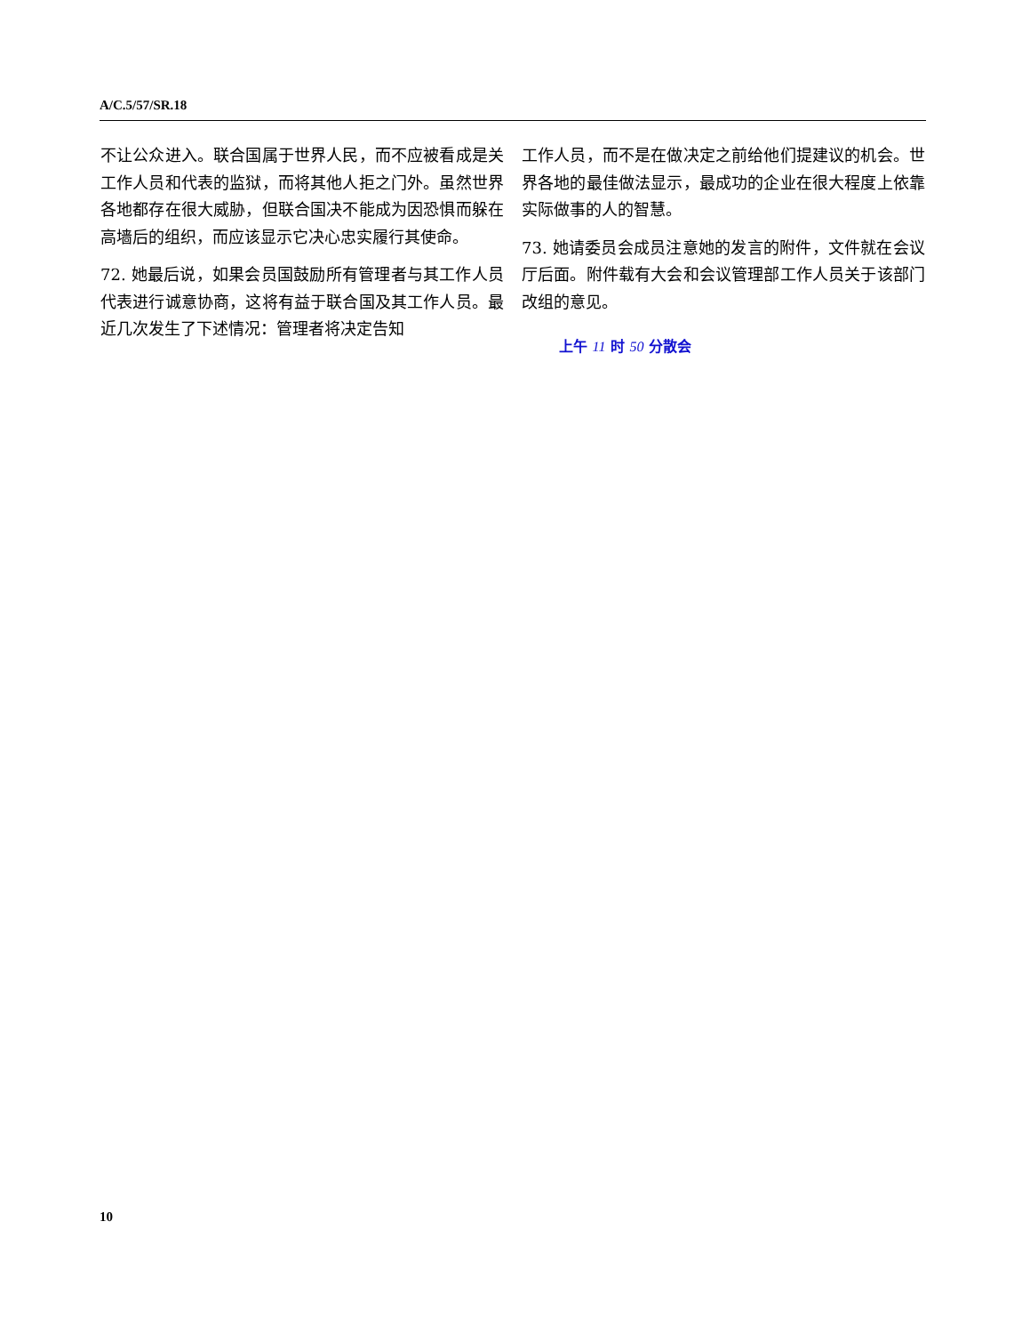A/C.5/57/SR.18
不让公众进入。联合国属于世界人民，而不应被看成是关工作人员和代表的监狱，而将其他人拒之门外。虽然世界各地都存在很大威胁，但联合国决不能成为因恐惧而躲在高墙后的组织，而应该显示它决心忠实履行其使命。
72. 她最后说，如果会员国鼓励所有管理者与其工作人员代表进行诚意协商，这将有益于联合国及其工作人员。最近几次发生了下述情况：管理者将决定告知
工作人员，而不是在做决定之前给他们提建议的机会。世界各地的最佳做法显示，最成功的企业在很大程度上依靠实际做事的人的智慧。
73. 她请委员会成员注意她的发言的附件，文件就在会议厅后面。附件载有大会和会议管理部工作人员关于该部门改组的意见。
上午 11 时 50 分散会
10